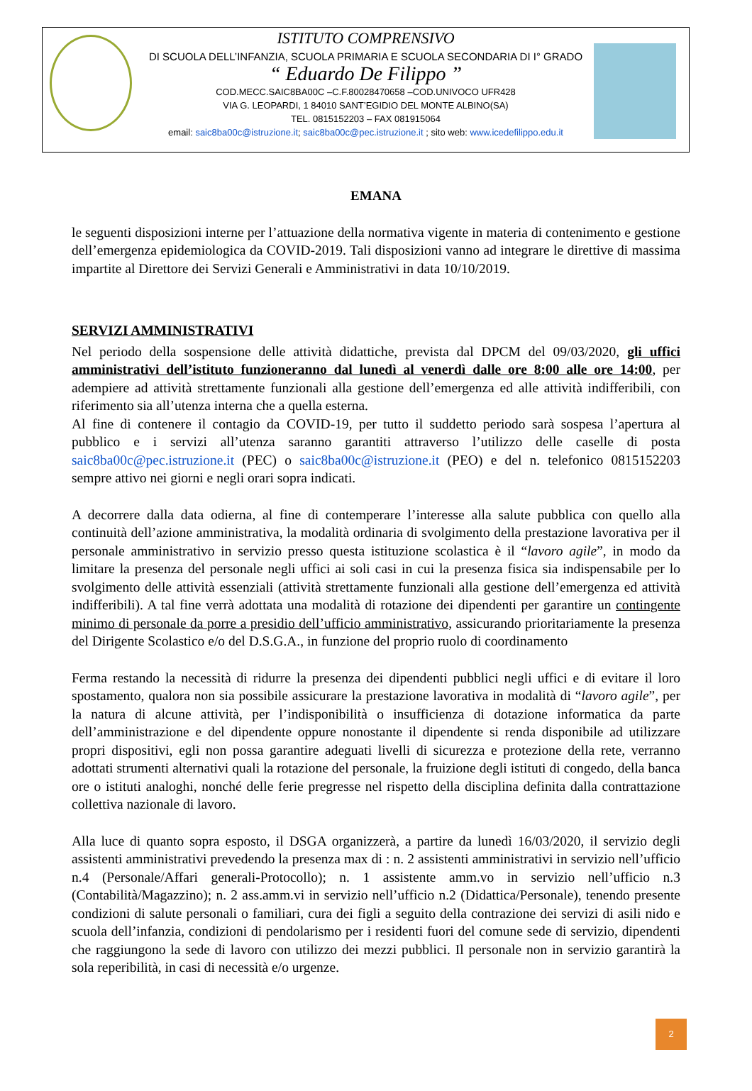ISTITUTO COMPRENSIVO
DI SCUOLA DELL’INFANZIA, SCUOLA PRIMARIA E SCUOLA SECONDARIA DI I° GRADO
“ Eduardo De Filippo ”
COD.MECC.SAIC8BA00C –C.F.80028470658 –COD.UNIVOCO UFR428
VIA G. LEOPARDI, 1 84010 SANT’EGIDIO DEL MONTE ALBINO(SA)
TEL. 0815152203 – FAX 081915064
email: saic8ba00c@istruzione.it; saic8ba00c@pec.istruzione.it ; sito web: www.icedefilippo.edu.it
EMANA
le seguenti disposizioni interne per l’attuazione della normativa vigente in materia di contenimento e gestione dell’emergenza epidemiologica da COVID-2019. Tali disposizioni vanno ad integrare le direttive di massima impartite al Direttore dei Servizi Generali e Amministrativi in data 10/10/2019.
SERVIZI AMMINISTRATIVI
Nel periodo della sospensione delle attività didattiche, prevista dal DPCM del 09/03/2020, gli uffici amministrativi dell’istituto funzioneranno dal lunedì al venerdì dalle ore 8:00 alle ore 14:00, per adempiere ad attività strettamente funzionali alla gestione dell’emergenza ed alle attività indifferibili, con riferimento sia all’utenza interna che a quella esterna.
Al fine di contenere il contagio da COVID-19, per tutto il suddetto periodo sarà sospesa l’apertura al pubblico e i servizi all’utenza saranno garantiti attraverso l’utilizzo delle caselle di posta saic8ba00c@pec.istruzione.it (PEC) o saic8ba00c@istruzione.it (PEO) e del n. telefonico 0815152203 sempre attivo nei giorni e negli orari sopra indicati.
A decorrere dalla data odierna, al fine di contemperare l’interesse alla salute pubblica con quello alla continuità dell’azione amministrativa, la modalità ordinaria di svolgimento della prestazione lavorativa per il personale amministrativo in servizio presso questa istituzione scolastica è il “lavoro agile”, in modo da limitare la presenza del personale negli uffici ai soli casi in cui la presenza fisica sia indispensabile per lo svolgimento delle attività essenziali (attività strettamente funzionali alla gestione dell’emergenza ed attività indifferibili). A tal fine verrà adottata una modalità di rotazione dei dipendenti per garantire un contingente minimo di personale da porre a presidio dell’ufficio amministrativo, assicurando prioritariamente la presenza del Dirigente Scolastico e/o del D.S.G.A., in funzione del proprio ruolo di coordinamento
Ferma restando la necessità di ridurre la presenza dei dipendenti pubblici negli uffici e di evitare il loro spostamento, qualora non sia possibile assicurare la prestazione lavorativa in modalità di “lavoro agile”, per la natura di alcune attività, per l’indisponibilità o insufficienza di dotazione informatica da parte dell’amministrazione e del dipendente oppure nonostante il dipendente si renda disponibile ad utilizzare propri dispositivi, egli non possa garantire adeguati livelli di sicurezza e protezione della rete, verranno adottati strumenti alternativi quali la rotazione del personale, la fruizione degli istituti di congedo, della banca ore o istituti analoghi, nonché delle ferie pregresse nel rispetto della disciplina definita dalla contrattazione collettiva nazionale di lavoro.
Alla luce di quanto sopra esposto, il DSGA organizzerà, a partire da lunedì 16/03/2020, il servizio degli assistenti amministrativi prevedendo la presenza max di : n. 2 assistenti amministrativi in servizio nell’ufficio n.4 (Personale/Affari generali-Protocollo); n. 1 assistente amm.vo in servizio nell’ufficio n.3 (Contabilità/Magazzino); n. 2 ass.amm.vi in servizio nell’ufficio n.2 (Didattica/Personale), tenendo presente condizioni di salute personali o familiari, cura dei figli a seguito della contrazione dei servizi di asili nido e scuola dell’infanzia, condizioni di pendolarismo per i residenti fuori del comune sede di servizio, dipendenti che raggiungono la sede di lavoro con utilizzo dei mezzi pubblici. Il personale non in servizio garantirà la sola reperibilità, in casi di necessità e/o urgenze.
2